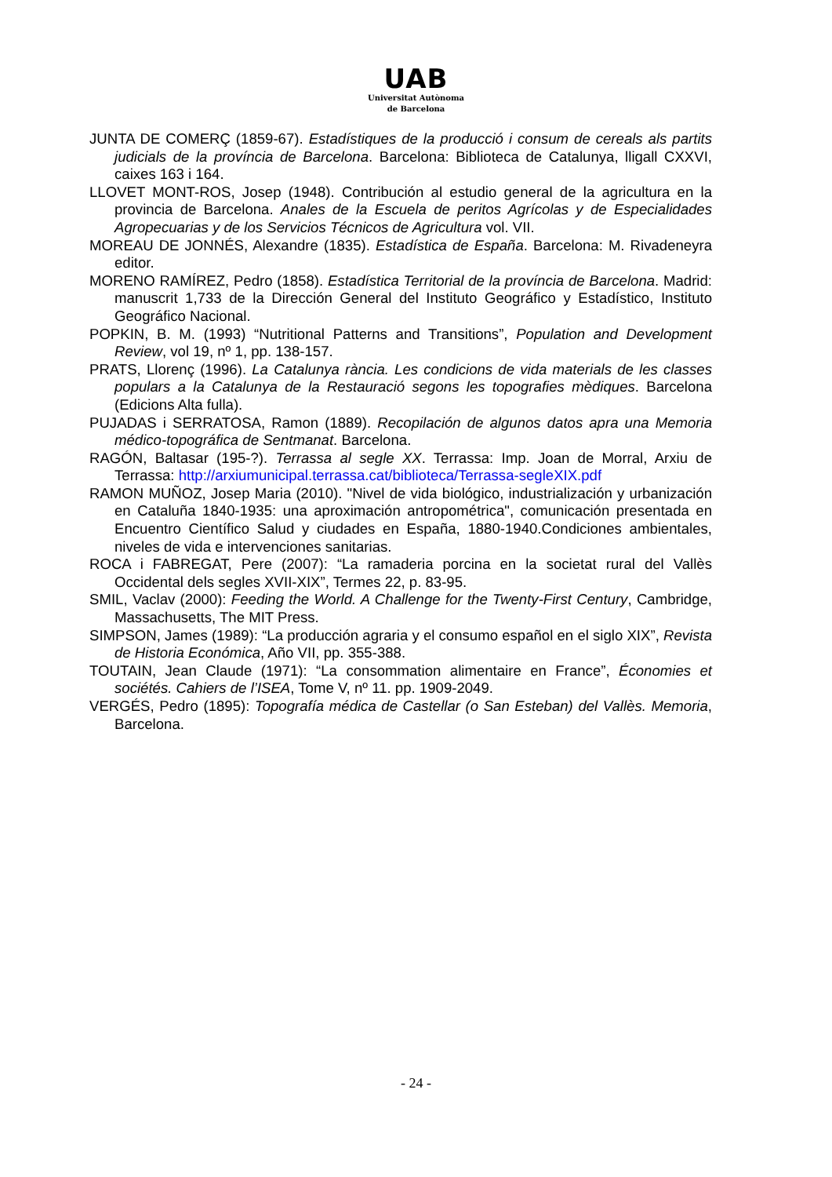UAB
Universitat Autònoma
de Barcelona
JUNTA DE COMERÇ (1859-67). Estadístiques de la producció i consum de cereals als partits judicials de la província de Barcelona. Barcelona: Biblioteca de Catalunya, lligall CXXVI, caixes 163 i 164.
LLOVET MONT-ROS, Josep (1948). Contribución al estudio general de la agricultura en la provincia de Barcelona. Anales de la Escuela de peritos Agrícolas y de Especialidades Agropecuarias y de los Servicios Técnicos de Agricultura vol. VII.
MOREAU DE JONNÉS, Alexandre (1835). Estadística de España. Barcelona: M. Rivadeneyra editor.
MORENO RAMÍREZ, Pedro (1858). Estadística Territorial de la província de Barcelona. Madrid: manuscrit 1,733 de la Dirección General del Instituto Geográfico y Estadístico, Instituto Geográfico Nacional.
POPKIN, B. M. (1993) “Nutritional Patterns and Transitions”, Population and Development Review, vol 19, nº 1, pp. 138-157.
PRATS, Llorenç (1996). La Catalunya rància. Les condicions de vida materials de les classes populars a la Catalunya de la Restauració segons les topografies mèdiques. Barcelona (Edicions Alta fulla).
PUJADAS i SERRATOSA, Ramon (1889). Recopilación de algunos datos apra una Memoria médico-topográfica de Sentmanat. Barcelona.
RAGÓN, Baltasar (195-?). Terrassa al segle XX. Terrassa: Imp. Joan de Morral, Arxiu de Terrassa: http://arxiumunicipal.terrassa.cat/biblioteca/Terrassa-segleXIX.pdf
RAMON MUÑOZ, Josep Maria (2010). "Nivel de vida biológico, industrialización y urbanización en Cataluña 1840-1935: una aproximación antropométrica", comunicación presentada en Encuentro Científico Salud y ciudades en España, 1880-1940.Condiciones ambientales, niveles de vida e intervenciones sanitarias.
ROCA i FABREGAT, Pere (2007): “La ramaderia porcina en la societat rural del Vallès Occidental dels segles XVII-XIX”, Termes 22, p. 83-95.
SMIL, Vaclav (2000): Feeding the World. A Challenge for the Twenty-First Century, Cambridge, Massachusetts, The MIT Press.
SIMPSON, James (1989): “La producción agraria y el consumo español en el siglo XIX”, Revista de Historia Económica, Año VII, pp. 355-388.
TOUTAIN, Jean Claude (1971): “La consommation alimentaire en France”, Économies et sociétés. Cahiers de l’ISEA, Tome V, nº 11. pp. 1909-2049.
VERGÉS, Pedro (1895): Topografía médica de Castellar (o San Esteban) del Vallès. Memoria, Barcelona.
- 24 -